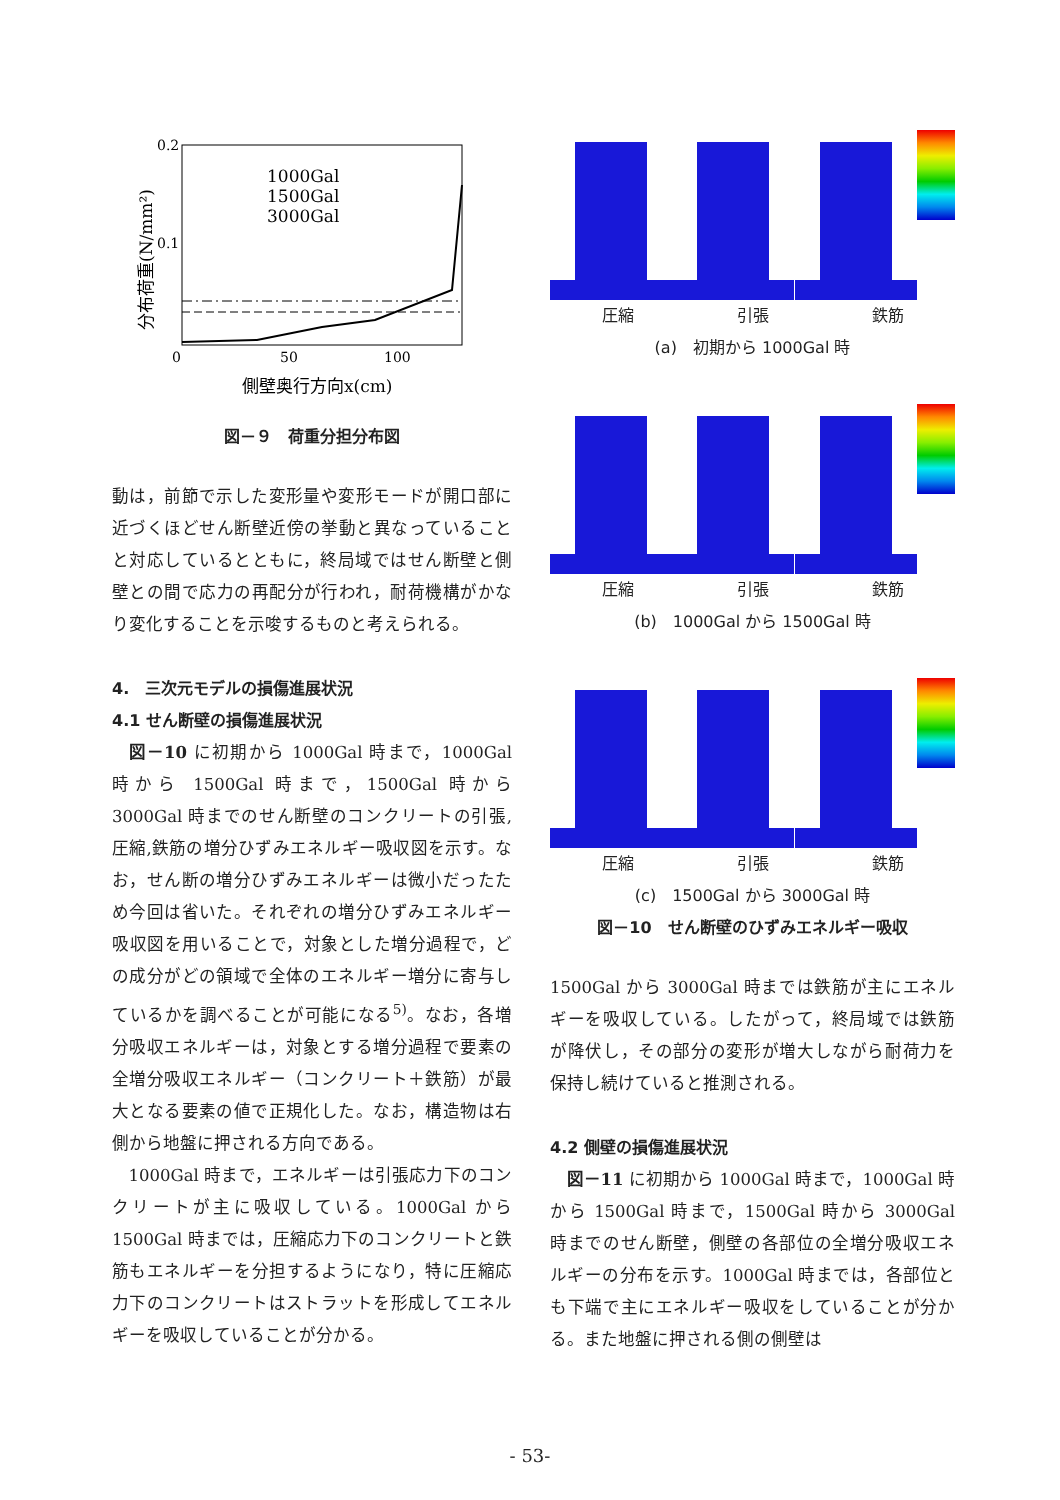0.2
0.1
0
50
100
側壁奥行方向x(cm)
分布荷重(N/mm²)
1000Gal
1500Gal
3000Gal
図－９　荷重分担分布図
動は，前節で示した変形量や変形モードが開口部に近づくほどせん断壁近傍の挙動と異なっていることと対応しているとともに，終局域ではせん断壁と側壁との間で応力の再配分が行われ，耐荷機構がかなり変化することを示唆するものと考えられる。
4.　三次元モデルの損傷進展状況
4.1 せん断壁の損傷進展状況
図－10 に初期から 1000Gal 時まで，1000Gal 時から 1500Gal 時まで，1500Gal 時から 3000Gal 時までのせん断壁のコンクリートの引張,圧縮,鉄筋の増分ひずみエネルギー吸収図を示す。なお，せん断の増分ひずみエネルギーは微小だったため今回は省いた。それぞれの増分ひずみエネルギー吸収図を用いることで，対象とした増分過程で，どの成分がどの領域で全体のエネルギー増分に寄与しているかを調べることが可能になる<sup>5)</sup>。なお，各増分吸収エネルギーは，対象とする増分過程で要素の全増分吸収エネルギー（コンクリート＋鉄筋）が最大となる要素の値で正規化した。なお，構造物は右側から地盤に押される方向である。
1000Gal 時まで，エネルギーは引張応力下のコンクリートが主に吸収している。1000Gal から 1500Gal 時までは，圧縮応力下のコンクリートと鉄筋もエネルギーを分担するようになり，特に圧縮応力下のコンクリートはストラットを形成してエネルギーを吸収していることが分かる。
圧縮 引張 鉄筋
(a)　初期から 1000Gal 時
圧縮 引張 鉄筋
(b)　1000Gal から 1500Gal 時
圧縮 引張 鉄筋
(c)　1500Gal から 3000Gal 時
図－10　せん断壁のひずみエネルギー吸収
1500Gal から 3000Gal 時までは鉄筋が主にエネルギーを吸収している。したがって，終局域では鉄筋が降伏し，その部分の変形が増大しながら耐荷力を保持し続けていると推測される。
4.2 側壁の損傷進展状況
図－11 に初期から 1000Gal 時まで，1000Gal 時から 1500Gal 時まで，1500Gal 時から 3000Gal 時までのせん断壁，側壁の各部位の全増分吸収エネルギーの分布を示す。1000Gal 時までは，各部位とも下端で主にエネルギー吸収をしていることが分かる。また地盤に押される側の側壁は
- 53-